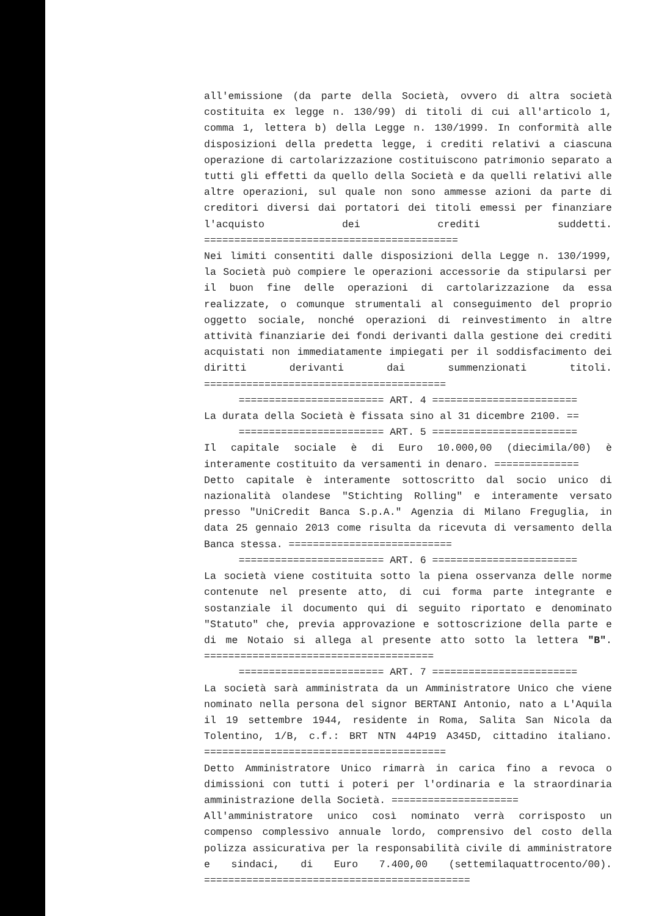all'emissione (da parte della Società, ovvero di altra società costituita ex legge n. 130/99) di titoli di cui all'articolo 1, comma 1, lettera b) della Legge n. 130/1999. In conformità alle disposizioni della predetta legge, i crediti relativi a ciascuna operazione di cartolarizzazione costituiscono patrimonio separato a tutti gli effetti da quello della Società e da quelli relativi alle altre operazioni, sul quale non sono ammesse azioni da parte di creditori diversi dai portatori dei titoli emessi per finanziare l'acquisto dei crediti suddetti. ==========================================
Nei limiti consentiti dalle disposizioni della Legge n. 130/1999, la Società può compiere le operazioni accessorie da stipularsi per il buon fine delle operazioni di cartolarizzazione da essa realizzate, o comunque strumentali al conseguimento del proprio oggetto sociale, nonché operazioni di reinvestimento in altre attività finanziarie dei fondi derivanti dalla gestione dei crediti acquistati non immediatamente impiegati per il soddisfacimento dei diritti derivanti dai summenzionati titoli. ========================================
======================== ART. 4 ========================
La durata della Società è fissata sino al 31 dicembre 2100. ==
======================== ART. 5 ========================
Il capitale sociale è di Euro 10.000,00 (diecimila/00) è interamente costituito da versamenti in denaro. ==============
Detto capitale è interamente sottoscritto dal socio unico di nazionalità olandese "Stichting Rolling" e interamente versato presso "UniCredit Banca S.p.A." Agenzia di Milano Freguglia, in data 25 gennaio 2013 come risulta da ricevuta di versamento della Banca stessa. ===========================
======================== ART. 6 ========================
La società viene costituita sotto la piena osservanza delle norme contenute nel presente atto, di cui forma parte integrante e sostanziale il documento qui di seguito riportato e denominato "Statuto" che, previa approvazione e sottoscrizione della parte e di me Notaio si allega al presente atto sotto la lettera "B". ======================================
======================== ART. 7 ========================
La società sarà amministrata da un Amministratore Unico che viene nominato nella persona del signor BERTANI Antonio, nato a L'Aquila il 19 settembre 1944, residente in Roma, Salita San Nicola da Tolentino, 1/B, c.f.: BRT NTN 44P19 A345D, cittadino italiano. ========================================
Detto Amministratore Unico rimarrà in carica fino a revoca o dimissioni con tutti i poteri per l'ordinaria e la straordinaria amministrazione della Società. =====================
All'amministratore unico così nominato verrà corrisposto un compenso complessivo annuale lordo, comprensivo del costo della polizza assicurativa per la responsabilità civile di amministratore e sindaci, di Euro 7.400,00 (settemilaquattrocento/00). ============================================